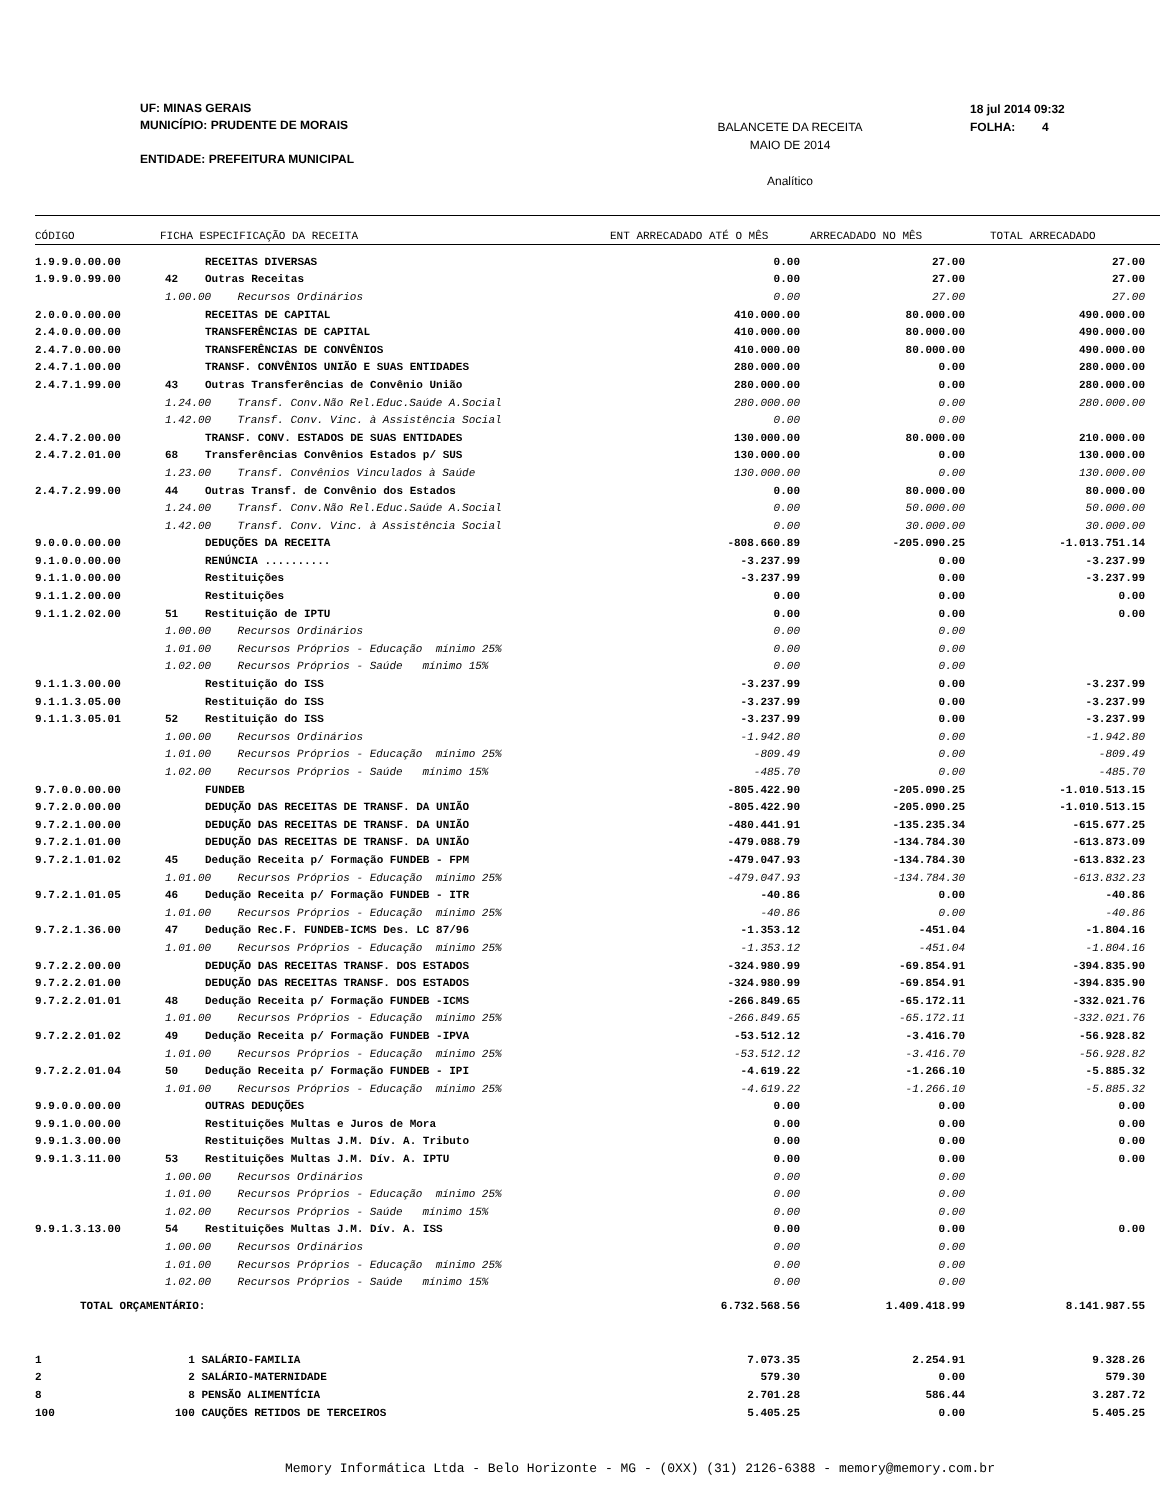UF: MINAS GERAIS
MUNICÍPIO: PRUDENTE DE MORAIS
ENTIDADE: PREFEITURA MUNICIPAL
BALANCETE DA RECEITA
MAIO DE 2014
Analítico
18 jul 2014 09:32
FOLHA: 4
CÓDIGO FICHA ESPECIFICAÇÃO DA RECEITA ENT ARRECADADO ATÉ O MÊS ARRECADADO NO MÊS TOTAL ARRECADADO
| 1.9.9.0.00.00 | | RECEITAS DIVERSAS | 0.00 | 27.00 | 27.00 |
| 1.9.9.0.99.00 | 42 | Outras Receitas | 0.00 | 27.00 | 27.00 |
| | 1.00.00 Recursos Ordinários | | 0.00 | 27.00 | 27.00 |
| 2.0.0.0.00.00 | | RECEITAS DE CAPITAL | 410.000.00 | 80.000.00 | 490.000.00 |
| 2.4.0.0.00.00 | | TRANSFERÊNCIAS DE CAPITAL | 410.000.00 | 80.000.00 | 490.000.00 |
| 2.4.7.0.00.00 | | TRANSFERÊNCIAS DE CONVÊNIOS | 410.000.00 | 80.000.00 | 490.000.00 |
| 2.4.7.1.00.00 | | TRANSF. CONVÊNIOS UNIÃO E SUAS ENTIDADES | 280.000.00 | 0.00 | 280.000.00 |
| 2.4.7.1.99.00 | 43 | Outras Transferências de Convênio União | 280.000.00 | 0.00 | 280.000.00 |
| | 1.24.00 Transf. Conv.Não Rel.Educ.Saúde A.Social | | 280.000.00 | 0.00 | 280.000.00 |
| | 1.42.00 Transf. Conv. Vinc. à Assistência Social | | 0.00 | 0.00 | |
| 2.4.7.2.00.00 | | TRANSF. CONV. ESTADOS DE SUAS ENTIDADES | 130.000.00 | 80.000.00 | 210.000.00 |
| 2.4.7.2.01.00 | 68 | Transferências Convênios Estados p/ SUS | 130.000.00 | 0.00 | 130.000.00 |
| | 1.23.00 Transf. Convênios Vinculados à Saúde | | 130.000.00 | 0.00 | 130.000.00 |
| 2.4.7.2.99.00 | 44 | Outras Transf. de Convênio dos Estados | 0.00 | 80.000.00 | 80.000.00 |
| | 1.24.00 Transf. Conv.Não Rel.Educ.Saúde A.Social | | 0.00 | 50.000.00 | 50.000.00 |
| | 1.42.00 Transf. Conv. Vinc. à Assistência Social | | 0.00 | 30.000.00 | 30.000.00 |
| 9.0.0.0.00.00 | | DEDUÇÕES DA RECEITA | -808.660.89 | -205.090.25 | -1.013.751.14 |
| 9.1.0.0.00.00 | | RENÚNCIA .......... | -3.237.99 | 0.00 | -3.237.99 |
| 9.1.1.0.00.00 | | Restituições | -3.237.99 | 0.00 | -3.237.99 |
| 9.1.1.2.00.00 | | Restituições | 0.00 | 0.00 | 0.00 |
| 9.1.1.2.02.00 | 51 | Restituição de IPTU | 0.00 | 0.00 | 0.00 |
| | 1.00.00 Recursos Ordinários | | 0.00 | 0.00 | |
| | 1.01.00 Recursos Próprios - Educação mínimo 25% | | 0.00 | 0.00 | |
| | 1.02.00 Recursos Próprios - Saúde mínimo 15% | | 0.00 | 0.00 | |
| 9.1.1.3.00.00 | | Restituição do ISS | -3.237.99 | 0.00 | -3.237.99 |
| 9.1.1.3.05.00 | | Restituição do ISS | -3.237.99 | 0.00 | -3.237.99 |
| 9.1.1.3.05.01 | 52 | Restituição do ISS | -3.237.99 | 0.00 | -3.237.99 |
| | 1.00.00 Recursos Ordinários | | -1.942.80 | 0.00 | -1.942.80 |
| | 1.01.00 Recursos Próprios - Educação mínimo 25% | | -809.49 | 0.00 | -809.49 |
| | 1.02.00 Recursos Próprios - Saúde mínimo 15% | | -485.70 | 0.00 | -485.70 |
| 9.7.0.0.00.00 | | FUNDEB | -805.422.90 | -205.090.25 | -1.010.513.15 |
| 9.7.2.0.00.00 | | DEDUÇÃO DAS RECEITAS DE TRANSF. DA UNIÃO | -805.422.90 | -205.090.25 | -1.010.513.15 |
| 9.7.2.1.00.00 | | DEDUÇÃO DAS RECEITAS DE TRANSF. DA UNIÃO | -480.441.91 | -135.235.34 | -615.677.25 |
| 9.7.2.1.01.00 | | DEDUÇÃO DAS RECEITAS DE TRANSF. DA UNIÃO | -479.088.79 | -134.784.30 | -613.873.09 |
| 9.7.2.1.01.02 | 45 | Dedução Receita p/ Formação FUNDEB - FPM | -479.047.93 | -134.784.30 | -613.832.23 |
| | 1.01.00 Recursos Próprios - Educação mínimo 25% | | -479.047.93 | -134.784.30 | -613.832.23 |
| 9.7.2.1.01.05 | 46 | Dedução Receita p/ Formação FUNDEB - ITR | -40.86 | 0.00 | -40.86 |
| | 1.01.00 Recursos Próprios - Educação mínimo 25% | | -40.86 | 0.00 | -40.86 |
| 9.7.2.1.36.00 | 47 | Dedução Rec.F. FUNDEB-ICMS Des. LC 87/96 | -1.353.12 | -451.04 | -1.804.16 |
| | 1.01.00 Recursos Próprios - Educação mínimo 25% | | -1.353.12 | -451.04 | -1.804.16 |
| 9.7.2.2.00.00 | | DEDUÇÃO DAS RECEITAS TRANSF. DOS ESTADOS | -324.980.99 | -69.854.91 | -394.835.90 |
| 9.7.2.2.01.00 | | DEDUÇÃO DAS RECEITAS TRANSF. DOS ESTADOS | -324.980.99 | -69.854.91 | -394.835.90 |
| 9.7.2.2.01.01 | 48 | Dedução Receita p/ Formação FUNDEB -ICMS | -266.849.65 | -65.172.11 | -332.021.76 |
| | 1.01.00 Recursos Próprios - Educação mínimo 25% | | -266.849.65 | -65.172.11 | -332.021.76 |
| 9.7.2.2.01.02 | 49 | Dedução Receita p/ Formação FUNDEB -IPVA | -53.512.12 | -3.416.70 | -56.928.82 |
| | 1.01.00 Recursos Próprios - Educação mínimo 25% | | -53.512.12 | -3.416.70 | -56.928.82 |
| 9.7.2.2.01.04 | 50 | Dedução Receita p/ Formação FUNDEB - IPI | -4.619.22 | -1.266.10 | -5.885.32 |
| | 1.01.00 Recursos Próprios - Educação mínimo 25% | | -4.619.22 | -1.266.10 | -5.885.32 |
| 9.9.0.0.00.00 | | OUTRAS DEDUÇÕES | 0.00 | 0.00 | 0.00 |
| 9.9.1.0.00.00 | | Restituições Multas e Juros de Mora | 0.00 | 0.00 | 0.00 |
| 9.9.1.3.00.00 | | Restituições Multas J.M. Dív. A. Tributo | 0.00 | 0.00 | 0.00 |
| 9.9.1.3.11.00 | 53 | Restituições Multas J.M. Dív. A. IPTU | 0.00 | 0.00 | 0.00 |
| | 1.00.00 Recursos Ordinários | | 0.00 | 0.00 | |
| | 1.01.00 Recursos Próprios - Educação mínimo 25% | | 0.00 | 0.00 | |
| | 1.02.00 Recursos Próprios - Saúde mínimo 15% | | 0.00 | 0.00 | |
| 9.9.1.3.13.00 | 54 | Restituições Multas J.M. Dív. A. ISS | 0.00 | 0.00 | 0.00 |
| | 1.00.00 Recursos Ordinários | | 0.00 | 0.00 | |
| | 1.01.00 Recursos Próprios - Educação mínimo 25% | | 0.00 | 0.00 | |
| | 1.02.00 Recursos Próprios - Saúde mínimo 15% | | 0.00 | 0.00 | |
| TOTAL ORÇAMENTÁRIO: | | | 6.732.568.56 | 1.409.418.99 | 8.141.987.55 |
| 1 | 1 SALÁRIO-FAMILIA | | 7.073.35 | 2.254.91 | 9.328.26 |
| 2 | 2 SALÁRIO-MATERNIDADE | | 579.30 | 0.00 | 579.30 |
| 8 | 8 PENSÃO ALIMENTÍCIA | | 2.701.28 | 586.44 | 3.287.72 |
| 100 | 100 CAUÇÕES RETIDOS DE TERCEIROS | | 5.405.25 | 0.00 | 5.405.25 |
Memory Informática Ltda - Belo Horizonte - MG - (0XX) (31) 2126-6388 - memory@memory.com.br